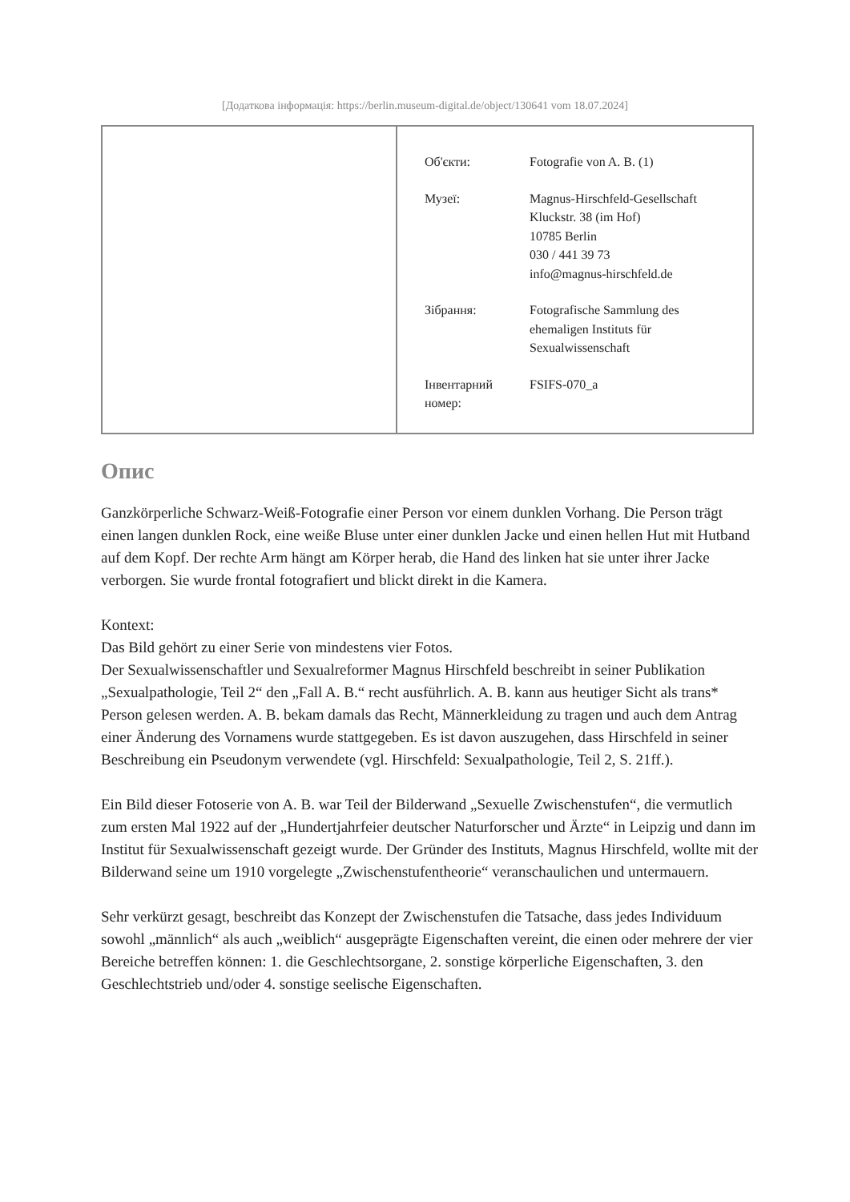[Додаткова інформація: https://berlin.museum-digital.de/object/130641 vom 18.07.2024]
| Об'єкти: | Fotografie von A. B. (1) |
| Музеї: | Magnus-Hirschfeld-Gesellschaft Kluckstr. 38 (im Hof) 10785 Berlin 030 / 441 39 73 info@magnus-hirschfeld.de |
| Зібрання: | Fotografische Sammlung des ehemaligen Instituts für Sexualwissenschaft |
| Інвентарний номер: | FSIFS-070_a |
Опис
Ganzkörperliche Schwarz-Weiß-Fotografie einer Person vor einem dunklen Vorhang. Die Person trägt einen langen dunklen Rock, eine weiße Bluse unter einer dunklen Jacke und einen hellen Hut mit Hutband auf dem Kopf. Der rechte Arm hängt am Körper herab, die Hand des linken hat sie unter ihrer Jacke verborgen. Sie wurde frontal fotografiert und blickt direkt in die Kamera.
Kontext:
Das Bild gehört zu einer Serie von mindestens vier Fotos.
Der Sexualwissenschaftler und Sexualreformer Magnus Hirschfeld beschreibt in seiner Publikation „Sexualpathologie, Teil 2“ den „Fall A. B.“ recht ausführlich. A. B. kann aus heutiger Sicht als trans* Person gelesen werden. A. B. bekam damals das Recht, Männerkleidung zu tragen und auch dem Antrag einer Änderung des Vornamens wurde stattgegeben. Es ist davon auszugehen, dass Hirschfeld in seiner Beschreibung ein Pseudonym verwendete (vgl. Hirschfeld: Sexualpathologie, Teil 2, S. 21ff.).
Ein Bild dieser Fotoserie von A. B. war Teil der Bilderwand „Sexuelle Zwischenstufen“, die vermutlich zum ersten Mal 1922 auf der „Hundertjahrfeier deutscher Naturforscher und Ärzte“ in Leipzig und dann im Institut für Sexualwissenschaft gezeigt wurde. Der Gründer des Instituts, Magnus Hirschfeld, wollte mit der Bilderwand seine um 1910 vorgelegte „Zwischenstufentheorie“ veranschaulichen und untermauern.
Sehr verkürzt gesagt, beschreibt das Konzept der Zwischenstufen die Tatsache, dass jedes Individuum sowohl „männlich“ als auch „weiblich“ ausgeprägte Eigenschaften vereint, die einen oder mehrere der vier Bereiche betreffen können: 1. die Geschlechtsorgane, 2. sonstige körperliche Eigenschaften, 3. den Geschlechtstrieb und/oder 4. sonstige seelische Eigenschaften.